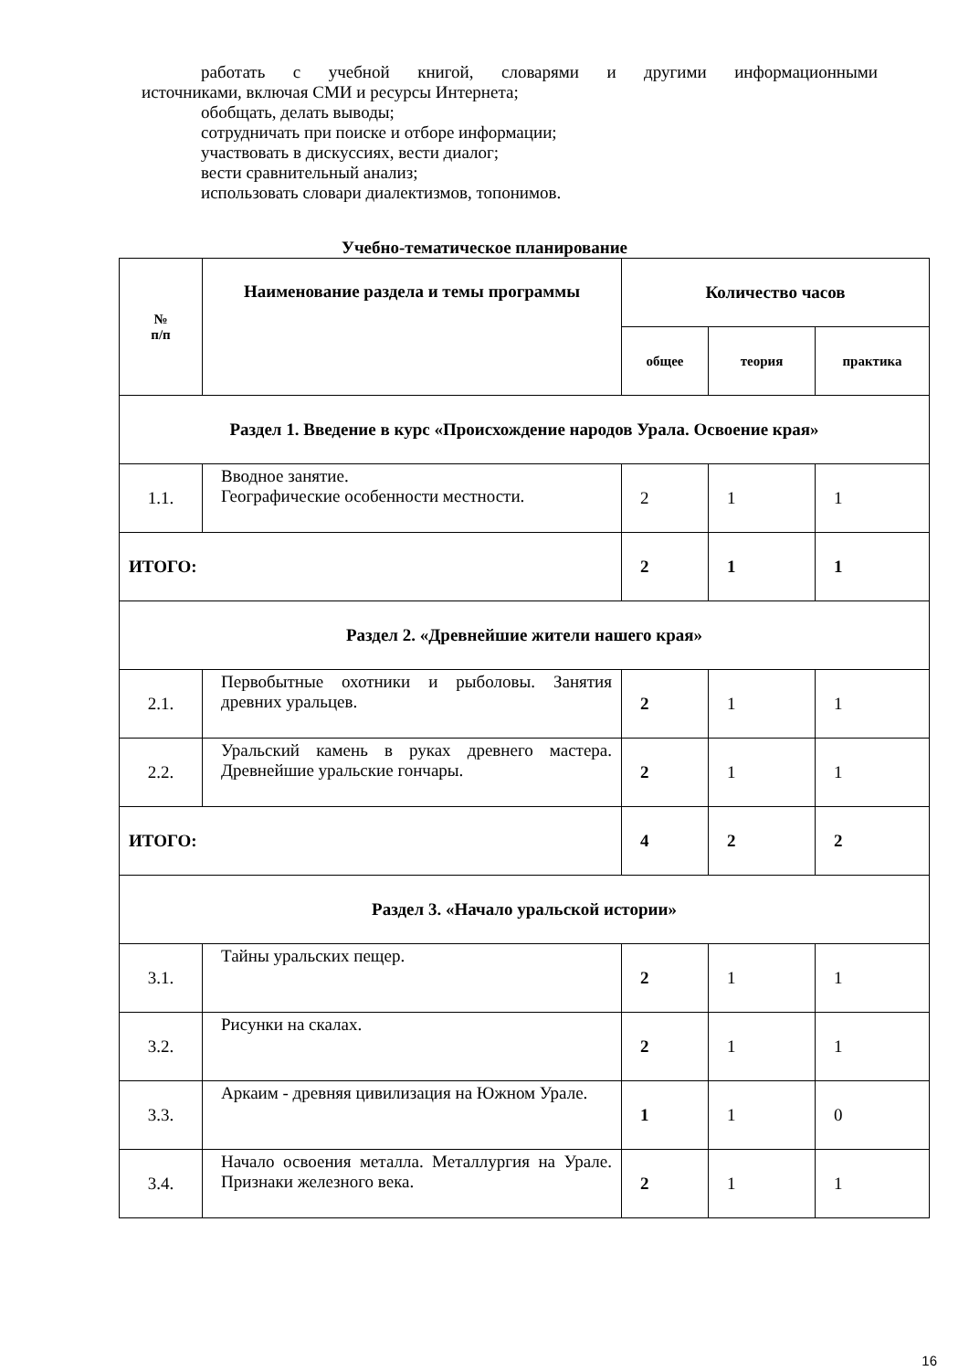работать с учебной книгой, словарями и другими информационными
источниками, включая СМИ и ресурсы Интернета;
обобщать, делать выводы;
сотрудничать при поиске и отборе информации;
участвовать в дискуссиях, вести диалог;
вести сравнительный анализ;
использовать словари диалектизмов, топонимов.
Учебно-тематическое планирование
| № п/п | Наименование раздела и темы программы | Количество часов | | |
| --- | --- | --- | --- | --- |
| | | общее | теория | практика |
| Раздел 1. Введение в курс «Происхождение народов Урала. Освоение края» | | | | |
| 1.1. | Вводное занятие. Географические особенности местности. | 2 | 1 | 1 |
| ИТОГО: | | 2 | 1 | 1 |
| Раздел 2. «Древнейшие жители нашего края» | | | | |
| 2.1. | Первобытные охотники и рыболовы. Занятия древних уральцев. | 2 | 1 | 1 |
| 2.2. | Уральский камень в руках древнего мастера. Древнейшие уральские гончары. | 2 | 1 | 1 |
| ИТОГО: | | 4 | 2 | 2 |
| Раздел 3. «Начало уральской истории» | | | | |
| 3.1. | Тайны уральских пещер. | 2 | 1 | 1 |
| 3.2. | Рисунки на скалах. | 2 | 1 | 1 |
| 3.3. | Аркаим - древняя цивилизация на Южном Урале. | 1 | 1 | 0 |
| 3.4. | Начало освоения металла. Металлургия на Урале. Признаки железного века. | 2 | 1 | 1 |
16